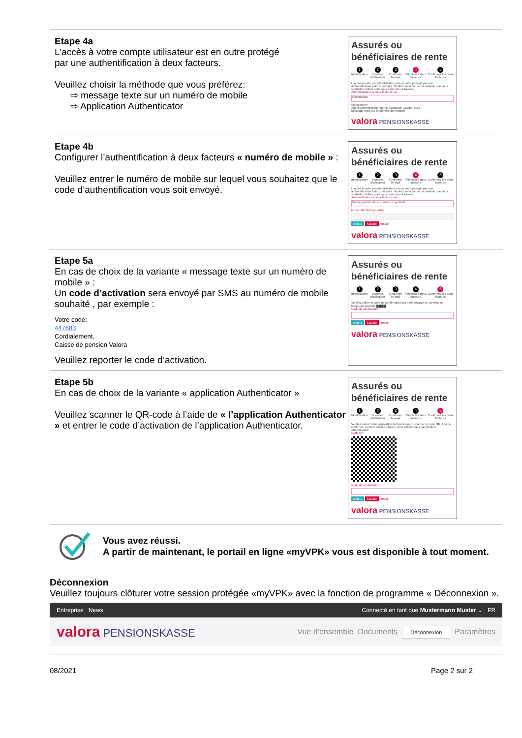Etape 4a
L'accès à votre compte utilisateur est en outre protégé
par une authentification à deux facteurs.
Veuillez choisir la méthode que vous préférez:
⇨ message texte sur un numéro de mobile
⇨ Application Authenticator
Assurés ou bénéficiaires de rente
1
Identification 2
Données d'utilisateur 3
Confirmer l'e-mail 4
Sélection à deux facteurs 5
Confirmez les deux facteurs
L'accès à votre compte utilisateur est en outre protégé par une authentification à deux facteurs. Veuillez sélectionner la variante que vous souhaitez utiliser pour vous connecter à l'avenir.
Authentification à deux facteurs via
Sélectionner
Sélectionner
App d'authentification (p. ex. Microsoft, Google, etc.)
Message-texte sur le numéro de portable
valora PENSIONSKASSE
Etape 4b
Configurer l’authentification à deux facteurs « numéro de mobile » :
Veuillez entrer le numéro de mobile sur lequel vous souhaitez que le code d’authentification vous soit envoyé.
Assurés ou bénéficiaires de rente
1
Identification 2
Données d'utilisateur 3
Confirmer l'e-mail 4
Sélection à deux facteurs 5
Confirmez les deux facteurs
L'accès à votre compte utilisateur est en outre protégé par une authentification à deux facteurs. Veuillez sélectionner la variante que vous souhaitez utiliser pour vous connecter à l'avenir.
Authentification à deux facteurs via
Message-texte sur le numéro de portable
N° de téléphone portable
Retour Suivant Annuler
valora PENSIONSKASSE
Etape 5a
En cas de choix de la variante « message texte sur un numéro de mobile » :
Un code d’activation sera envoyé par SMS au numéro de mobile souhaité , par exemple :
Votre code:
447683
Cordialement,
Caisse de pension Valora
Veuillez reporter le code d’activation.
Assurés ou bénéficiaires de rente
1
Identification 2
Données d'utilisateur 3
Confirmer l'e-mail 4
Sélection à deux facteurs 5
Confirmez les deux facteurs
Veuillez entrer le code de confirmation qui a été envoyé au numéro de téléphone portable ▇▇▇▇
Code de confirmation
Retour Suivant Annuler
valora PENSIONSKASSE
Etape 5b
En cas de choix de la variante « application Authenticator »
Veuillez scanner le QR-code à l’aide de « l’application Authenticator » et entrer le code d’activation de l’application Authenticator.
Assurés ou bénéficiaires de rente
1
Identification 2
Données d'utilisateur 3
Confirmer l'e-mail 4
Sélection à deux facteurs 5
Confirmez les deux facteurs
Veuillez ouvrir votre application Authenticator et scanner le code QR. Afin de confirmer, veuillez ensuite saisir le code affiché dans l'application Authenticator.
Code QR
Code de confirmation
Retour Suivant Annuler
valora PENSIONSKASSE
Vous avez réussi.
A partir de maintenant, le portail en ligne «myVPK» vous est disponible à tout moment.
Déconnexion
Veuillez toujours clôturer votre session protégée «myVPK» avec la fonction de programme « Déconnexion ».
Entreprise News Connecté en tant que Mustermann Muster ⌄ FR
valora PENSIONSKASSE Vue d’ensemble Documents Déconnexion Paramètres
08/2021 Page 2 sur 2